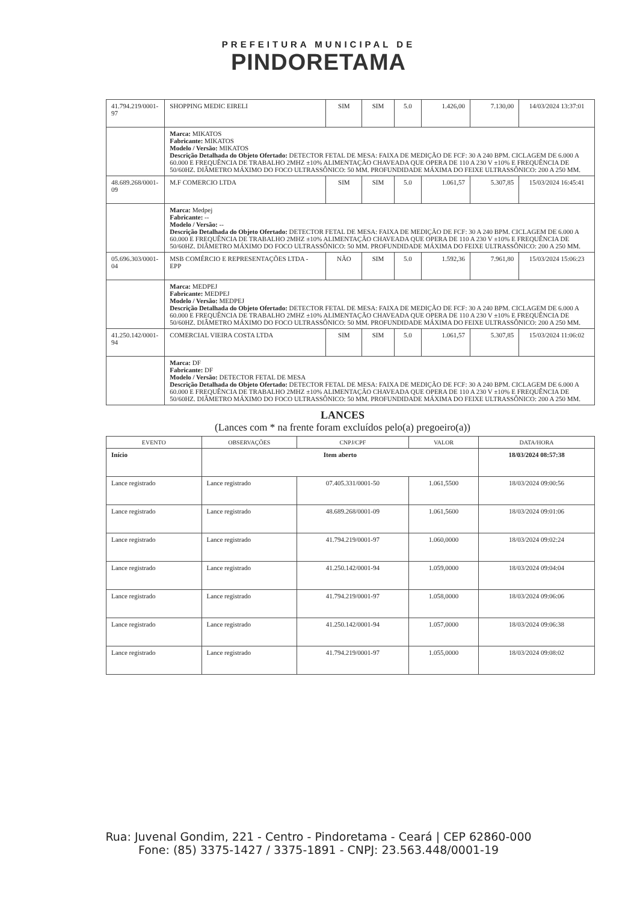PREFEITURA MUNICIPAL DE
PINDORETAMA
| 41.794.219/0001-97 | SHOPPING MEDIC EIRELI | SIM | SIM | 5.0 | 1.426,00 | 7.130,00 | 14/03/2024 13:37:01 |
| | Marca: MIKATOS Fabricante: MIKATOS Modelo / Versão: MIKATOS Descrição Detalhada do Objeto Ofertado: DETECTOR FETAL DE MESA: FAIXA DE MEDIÇÃO DE FCF: 30 A 240 BPM. CICLAGEM DE 6.000 A 60.000 E FREQUÊNCIA DE TRABALHO 2MHZ ±10% ALIMENTAÇÃO CHAVEADA QUE OPERA DE 110 A 230 V ±10% E FREQUÊNCIA DE 50/60HZ. DIÂMETRO MÁXIMO DO FOCO ULTRASSÔNICO: 50 MM. PROFUNDIDADE MÁXIMA DO FEIXE ULTRASSÔNICO: 200 A 250 MM. | | | | | | |
| 48.689.268/0001-09 | M.F COMERCIO LTDA | SIM | SIM | 5.0 | 1.061,57 | 5.307,85 | 15/03/2024 16:45:41 |
| | Marca: Medpej Fabricante: -- Modelo / Versão: -- Descrição Detalhada do Objeto Ofertado: DETECTOR FETAL DE MESA: FAIXA DE MEDIÇÃO DE FCF: 30 A 240 BPM. CICLAGEM DE 6.000 A 60.000 E FREQUÊNCIA DE TRABALHO 2MHZ ±10% ALIMENTAÇÃO CHAVEADA QUE OPERA DE 110 A 230 V ±10% E FREQUÊNCIA DE 50/60HZ. DIÂMETRO MÁXIMO DO FOCO ULTRASSÔNICO: 50 MM. PROFUNDIDADE MÁXIMA DO FEIXE ULTRASSÔNICO: 200 A 250 MM. | | | | | | |
| 05.696.303/0001-04 | MSB COMÉRCIO E REPRESENTAÇÕES LTDA - EPP | NÃO | SIM | 5.0 | 1.592,36 | 7.961,80 | 15/03/2024 15:06:23 |
| | Marca: MEDPEJ Fabricante: MEDPEJ Modelo / Versão: MEDPEJ Descrição Detalhada do Objeto Ofertado: DETECTOR FETAL DE MESA: FAIXA DE MEDIÇÃO DE FCF: 30 A 240 BPM. CICLAGEM DE 6.000 A 60.000 E FREQUÊNCIA DE TRABALHO 2MHZ ±10% ALIMENTAÇÃO CHAVEADA QUE OPERA DE 110 A 230 V ±10% E FREQUÊNCIA DE 50/60HZ. DIÂMETRO MÁXIMO DO FOCO ULTRASSÔNICO: 50 MM. PROFUNDIDADE MÁXIMA DO FEIXE ULTRASSÔNICO: 200 A 250 MM. | | | | | | |
| 41.250.142/0001-94 | COMERCIAL VIEIRA COSTA LTDA | SIM | SIM | 5.0 | 1.061,57 | 5.307,85 | 15/03/2024 11:06:02 |
| | Marca: DF Fabricante: DF Modelo / Versão: DETECTOR FETAL DE MESA Descrição Detalhada do Objeto Ofertado: DETECTOR FETAL DE MESA: FAIXA DE MEDIÇÃO DE FCF: 30 A 240 BPM. CICLAGEM DE 6.000 A 60.000 E FREQUÊNCIA DE TRABALHO 2MHZ ±10% ALIMENTAÇÃO CHAVEADA QUE OPERA DE 110 A 230 V ±10% E FREQUÊNCIA DE 50/60HZ. DIÂMETRO MÁXIMO DO FOCO ULTRASSÔNICO: 50 MM. PROFUNDIDADE MÁXIMA DO FEIXE ULTRASSÔNICO: 200 A 250 MM. | | | | | | |
LANCES
(Lances com * na frente foram excluídos pelo(a) pregoeiro(a))
| EVENTO | OBSERVAÇÕES | CNPJ/CPF | VALOR | DATA/HORA |
| --- | --- | --- | --- | --- |
| Início | Item aberto | | | 18/03/2024 08:57:38 |
| Lance registrado | Lance registrado | 07.405.331/0001-50 | 1.061,5500 | 18/03/2024 09:00:56 |
| Lance registrado | Lance registrado | 48.689.268/0001-09 | 1.061,5600 | 18/03/2024 09:01:06 |
| Lance registrado | Lance registrado | 41.794.219/0001-97 | 1.060,0000 | 18/03/2024 09:02:24 |
| Lance registrado | Lance registrado | 41.250.142/0001-94 | 1.059,0000 | 18/03/2024 09:04:04 |
| Lance registrado | Lance registrado | 41.794.219/0001-97 | 1.058,0000 | 18/03/2024 09:06:06 |
| Lance registrado | Lance registrado | 41.250.142/0001-94 | 1.057,0000 | 18/03/2024 09:06:38 |
| Lance registrado | Lance registrado | 41.794.219/0001-97 | 1.055,0000 | 18/03/2024 09:08:02 |
Rua: Juvenal Gondim, 221 - Centro - Pindoretama - Ceará | CEP 62860-000
Fone: (85) 3375-1427 / 3375-1891 - CNPJ: 23.563.448/0001-19